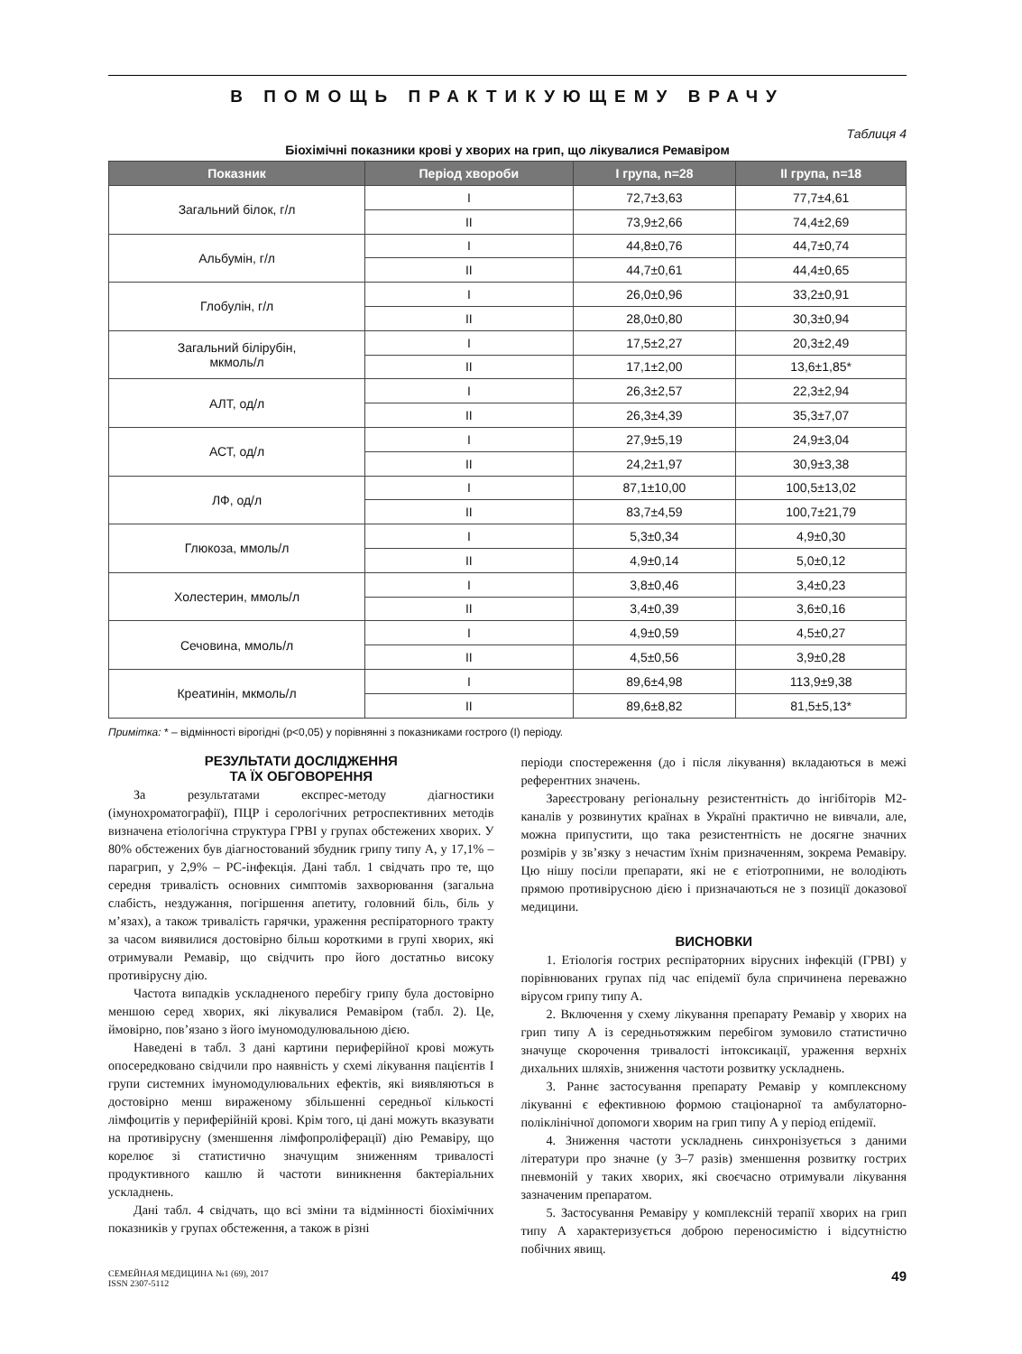В ПОМОЩЬ ПРАКТИКУЮЩЕМУ ВРАЧУ
Таблиця 4
Біохімічні показники крові у хворих на грип, що лікувалися Ремавіром
| Показник | Період хвороби | I група, n=28 | II група, n=18 |
| --- | --- | --- | --- |
| Загальний білок, г/л | I | 72,7±3,63 | 77,7±4,61 |
| | II | 73,9±2,66 | 74,4±2,69 |
| Альбумін, г/л | I | 44,8±0,76 | 44,7±0,74 |
| | II | 44,7±0,61 | 44,4±0,65 |
| Глобулін, г/л | I | 26,0±0,96 | 33,2±0,91 |
| | II | 28,0±0,80 | 30,3±0,94 |
| Загальний білірубін, мкмоль/л | I | 17,5±2,27 | 20,3±2,49 |
| | II | 17,1±2,00 | 13,6±1,85* |
| АЛТ, од/л | I | 26,3±2,57 | 22,3±2,94 |
| | II | 26,3±4,39 | 35,3±7,07 |
| АСТ, од/л | I | 27,9±5,19 | 24,9±3,04 |
| | II | 24,2±1,97 | 30,9±3,38 |
| ЛФ, од/л | I | 87,1±10,00 | 100,5±13,02 |
| | II | 83,7±4,59 | 100,7±21,79 |
| Глюкоза, ммоль/л | I | 5,3±0,34 | 4,9±0,30 |
| | II | 4,9±0,14 | 5,0±0,12 |
| Холестерин, ммоль/л | I | 3,8±0,46 | 3,4±0,23 |
| | II | 3,4±0,39 | 3,6±0,16 |
| Сечовина, ммоль/л | I | 4,9±0,59 | 4,5±0,27 |
| | II | 4,5±0,56 | 3,9±0,28 |
| Креатинін, мкмоль/л | I | 89,6±4,98 | 113,9±9,38 |
| | II | 89,6±8,82 | 81,5±5,13* |
Примітка: * – відмінності вірогідні (p<0,05) у порівнянні з показниками гострого (I) періоду.
РЕЗУЛЬТАТИ ДОСЛІДЖЕННЯ
ТА ЇХ ОБГОВОРЕННЯ
За результатами експрес-методу діагностики (імунохроматографії), ПЦР і серологічних ретроспективних методів визначена етіологічна структура ГРВІ у групах обстежених хворих. У 80% обстежених був діагностований збудник грипу типу А, у 17,1% – парагрип, у 2,9% – РС-інфекція. Дані табл. 1 свідчать про те, що середня тривалість основних симптомів захворювання (загальна слабість, нездужання, погіршення апетиту, головний біль, біль у м’язах), а також тривалість гарячки, ураження респіраторного тракту за часом виявилися достовірно більш короткими в групі хворих, які отримували Ремавір, що свідчить про його достатньо високу противірусну дію.
Частота випадків ускладненого перебігу грипу була достовірно меншою серед хворих, які лікувалися Ремавіром (табл. 2). Це, ймовірно, пов’язано з його імуномодулювальною дією.
Наведені в табл. 3 дані картини периферійної крові можуть опосередковано свідчили про наявність у схемі лікування пацієнтів I групи системних імуномодулювальних ефектів, які виявляються в достовірно менш вираженому збільшенні середньої кількості лімфоцитів у периферійній крові. Крім того, ці дані можуть вказувати на противірусну (зменшення лімфопроліферації) дію Ремавіру, що корелює зі статистично значущим зниженням тривалості продуктивного кашлю й частоти виникнення бактеріальних ускладнень.
Дані табл. 4 свідчать, що всі зміни та відмінності біохімічних показників у групах обстеження, а також в різні
періоди спостереження (до і після лікування) вкладаються в межі референтних значень.
Зареєстровану регіональну резистентність до інгібіторів М2-каналів у розвинутих країнах в Україні практично не вивчали, але, можна припустити, що така резистентність не досягне значних розмірів у зв’язку з нечастим їхнім призначенням, зокрема Ремавіру. Цю нішу посіли препарати, які не є етіотропними, не володіють прямою противірусною дією і призначаються не з позиції доказової медицини.
ВИСНОВКИ
1. Етіологія гострих респіраторних вірусних інфекцій (ГРВІ) у порівнюваних групах під час епідемії була спричинена переважно вірусом грипу типу А.
2. Включення у схему лікування препарату Ремавір у хворих на грип типу А із середньотяжким перебігом зумовило статистично значуще скорочення тривалості інтоксикації, ураження верхніх дихальних шляхів, зниження частоти розвитку ускладнень.
3. Раннє застосування препарату Ремавір у комплексному лікуванні є ефективною формою стаціонарної та амбулаторно-поліклінічної допомоги хворим на грип типу А у період епідемії.
4. Зниження частоти ускладнень синхронізується з даними літератури про значне (у 3–7 разів) зменшення розвитку гострих пневмоній у таких хворих, які своєчасно отримували лікування зазначеним препаратом.
5. Застосування Ремавіру у комплексній терапії хворих на грип типу А характеризується доброю переносимістю і відсутністю побічних явищ.
СЕМЕЙНАЯ МЕДИЦИНА №1 (69), 2017
ISSN 2307-5112
49